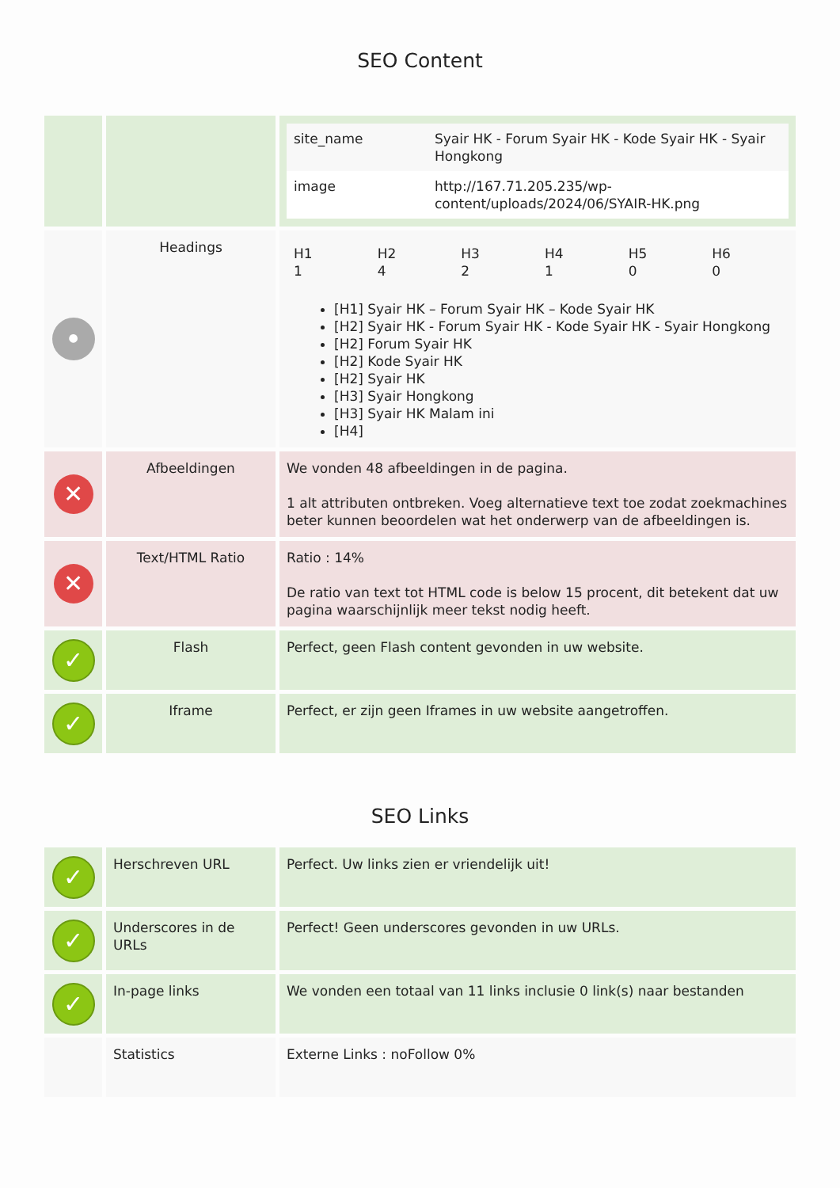SEO Content
| | | / site_name / Syair HK - Forum Syair HK - Kode Syair HK - Syair Hongkong / / image / http://167.71.205.235/wp-content/uploads/2024/06/SYAIR-HK.png / |
| ● | Headings | / H1 1 / H2 4 / H3 2 / H4 1 / H5 0 / H6 0 / [H1] Syair HK – Forum Syair HK – Kode Syair HK [H2] Syair HK - Forum Syair HK - Kode Syair HK - Syair Hongkong [H2] Forum Syair HK [H2] Kode Syair HK [H2] Syair HK [H3] Syair Hongkong [H3] Syair HK Malam ini [H4] |
| ✕ | Afbeeldingen | We vonden 48 afbeeldingen in de pagina. 1 alt attributen ontbreken. Voeg alternatieve text toe zodat zoekmachines beter kunnen beoordelen wat het onderwerp van de afbeeldingen is. |
| ✕ | Text/HTML Ratio | Ratio : 14% De ratio van text tot HTML code is below 15 procent, dit betekent dat uw pagina waarschijnlijk meer tekst nodig heeft. |
| ✓ | Flash | Perfect, geen Flash content gevonden in uw website. |
| ✓ | Iframe | Perfect, er zijn geen Iframes in uw website aangetroffen. |
SEO Links
| ✓ | Herschreven URL | Perfect. Uw links zien er vriendelijk uit! |
| ✓ | Underscores in de URLs | Perfect! Geen underscores gevonden in uw URLs. |
| ✓ | In-page links | We vonden een totaal van 11 links inclusie 0 link(s) naar bestanden |
| | Statistics | Externe Links : noFollow 0% |